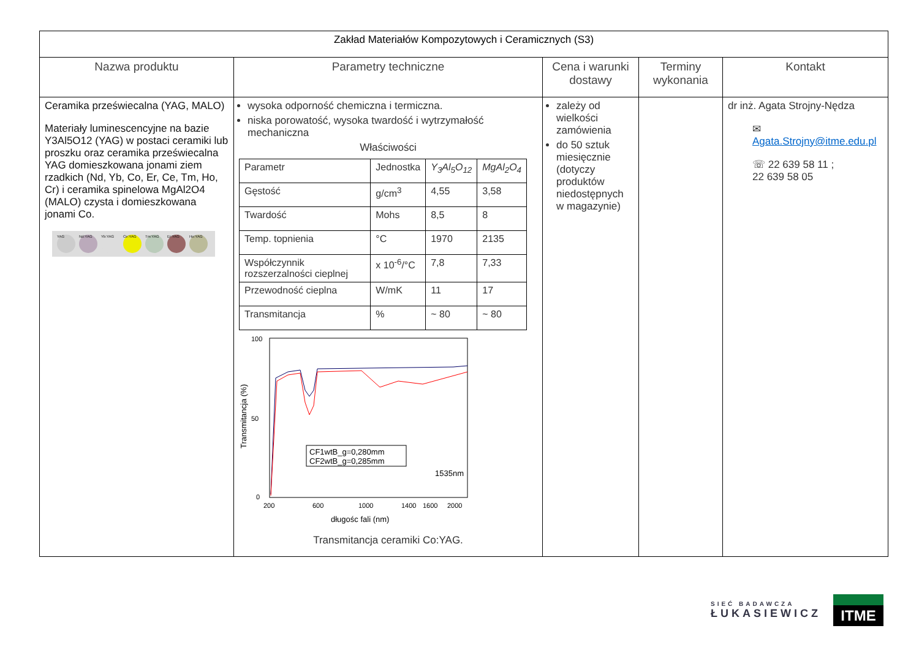| Zakład Materiałów Kompozytowych i Ceramicznych (S3) | | | | |
| Nazwa produktu | Parametry techniczne | Cena i warunki dostawy | Terminy wykonania | Kontakt |
| Ceramika przeświecalna (YAG, MALO) Materiały luminescencyjne na bazie Y3Al5O12 (YAG) w postaci ceramiki lub proszku oraz ceramika przeświecalna YAG domieszkowana jonami ziem rzadkich (Nd, Yb, Co, Er, Ce, Tm, Ho, Cr) i ceramika spinelowa MgAl2O4 (MALO) czysta i domieszkowana jonami Co. YAG Nd:YAG Yb:YAG Ce:YAG Tm:YAG Er:YAG Ho:YAG | wysoka odporność chemiczna i termiczna. niska porowatość, wysoka twardość i wytrzymałość mechaniczna Właściwości / Parametr / Jednostka / Y<sub>3</sub>Al<sub>5</sub>O<sub>12</sub> / MgAl<sub>2</sub>O<sub>4</sub> / / Gęstość / g/cm<sup>3</sup> / 4,55 / 3,58 / / Twardość / Mohs / 8,5 / 8 / / Temp. topnienia / °C / 1970 / 2135 / / Współczynnik rozszerzalności cieplnej / x 10<sup>-6</sup>/°C / 7,8 / 7,33 / / Przewodność cieplna / W/mK / 11 / 17 / / Transmitancja / % / ~ 80 / ~ 80 / 100 50 0 200 600 1000 1400 1600 2000 długośc fali (nm) Transmitancja (%) CF1wtB_g=0,280mm CF2wtB_g=0,285mm 1535nm Transmitancja ceramiki Co:YAG. | zależy od wielkości zamówienia do 50 sztuk miesięcznie (dotyczy produktów niedostępnych w magazynie) | | dr inż. Agata Strojny-Nędza ✉ Agata.Strojny@itme.edu.pl ☏ 22 639 58 11 ; 22 639 58 05 |
SIEĆ BADAWCZA
ŁUKASIEWICZ
ITME